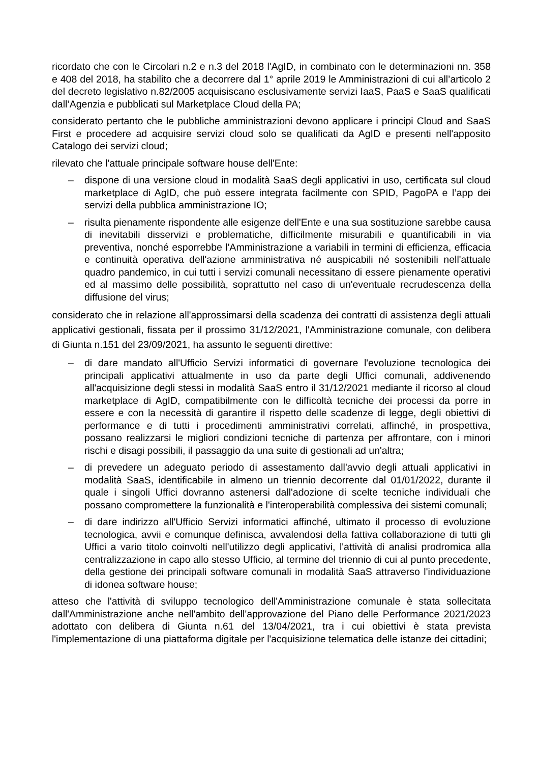ricordato che con le Circolari n.2 e n.3 del 2018 l'AgID, in combinato con le determinazioni nn. 358 e 408 del 2018, ha stabilito che a decorrere dal 1° aprile 2019 le Amministrazioni di cui all’articolo 2 del decreto legislativo n.82/2005 acquisiscano esclusivamente servizi IaaS, PaaS e SaaS qualificati dall’Agenzia e pubblicati sul Marketplace Cloud della PA;
considerato pertanto che le pubbliche amministrazioni devono applicare i principi Cloud and SaaS First e procedere ad acquisire servizi cloud solo se qualificati da AgID e presenti nell'apposito Catalogo dei servizi cloud;
rilevato che l'attuale principale software house dell'Ente:
– dispone di una versione cloud in modalità SaaS degli applicativi in uso, certificata sul cloud marketplace di AgID, che può essere integrata facilmente con SPID, PagoPA e l’app dei servizi della pubblica amministrazione IO;
– risulta pienamente rispondente alle esigenze dell'Ente e una sua sostituzione sarebbe causa di inevitabili disservizi e problematiche, difficilmente misurabili e quantificabili in via preventiva, nonché esporrebbe l'Amministrazione a variabili in termini di efficienza, efficacia e continuità operativa dell'azione amministrativa né auspicabili né sostenibili nell'attuale quadro pandemico, in cui tutti i servizi comunali necessitano di essere pienamente operativi ed al massimo delle possibilità, soprattutto nel caso di un'eventuale recrudescenza della diffusione del virus;
considerato che in relazione all'approssimarsi della scadenza dei contratti di assistenza degli attuali applicativi gestionali, fissata per il prossimo 31/12/2021, l'Amministrazione comunale, con delibera di Giunta n.151 del 23/09/2021, ha assunto le seguenti direttive:
– di dare mandato all'Ufficio Servizi informatici di governare l'evoluzione tecnologica dei principali applicativi attualmente in uso da parte degli Uffici comunali, addivenendo all'acquisizione degli stessi in modalità SaaS entro il 31/12/2021 mediante il ricorso al cloud marketplace di AgID, compatibilmente con le difficoltà tecniche dei processi da porre in essere e con la necessità di garantire il rispetto delle scadenze di legge, degli obiettivi di performance e di tutti i procedimenti amministrativi correlati, affinché, in prospettiva, possano realizzarsi le migliori condizioni tecniche di partenza per affrontare, con i minori rischi e disagi possibili, il passaggio da una suite di gestionali ad un'altra;
– di prevedere un adeguato periodo di assestamento dall'avvio degli attuali applicativi in modalità SaaS, identificabile in almeno un triennio decorrente dal 01/01/2022, durante il quale i singoli Uffici dovranno astenersi dall'adozione di scelte tecniche individuali che possano compromettere la funzionalità e l'interoperabilità complessiva dei sistemi comunali;
– di dare indirizzo all'Ufficio Servizi informatici affinché, ultimato il processo di evoluzione tecnologica, avvii e comunque definisca, avvalendosi della fattiva collaborazione di tutti gli Uffici a vario titolo coinvolti nell'utilizzo degli applicativi, l'attività di analisi prodromica alla centralizzazione in capo allo stesso Ufficio, al termine del triennio di cui al punto precedente, della gestione dei principali software comunali in modalità SaaS attraverso l'individuazione di idonea software house;
atteso che l'attività di sviluppo tecnologico dell'Amministrazione comunale è stata sollecitata dall'Amministrazione anche nell'ambito dell'approvazione del Piano delle Performance 2021/2023 adottato con delibera di Giunta n.61 del 13/04/2021, tra i cui obiettivi è stata prevista l'implementazione di una piattaforma digitale per l'acquisizione telematica delle istanze dei cittadini;